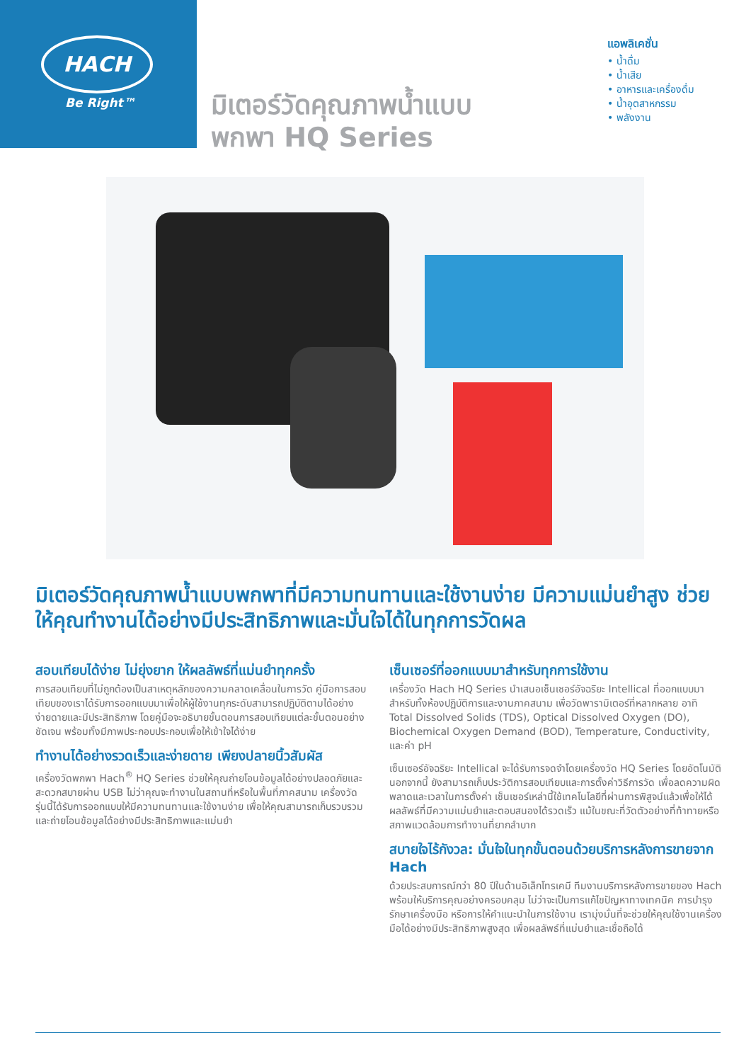HACH
Be Right™
มิเตอร์วัดคุณภาพน้ำแบบ
พกพา HQ Series
แอพลิเคชั่น
• น้ำดื่ม
• น้ำเสีย
• อาหารและเครื่องดื่ม
• น้ำอุตสาหกรรม
• พลังงาน
มิเตอร์วัดคุณภาพน้ำแบบพกพาที่มีความทนทานและใช้งานง่าย มีความแม่นยำสูง ช่วยให้คุณทำงานได้อย่างมีประสิทธิภาพและมั่นใจได้ในทุกการวัดผล
สอบเทียบได้ง่าย ไม่ยุ่งยาก ให้ผลลัพธ์ที่แม่นยำทุกครั้ง
การสอบเทียบที่ไม่ถูกต้องเป็นสาเหตุหลักของความคลาดเคลื่อนในการวัด คู่มือการสอบเทียบของเราได้รับการออกแบบมาเพื่อให้ผู้ใช้งานทุกระดับสามารถปฏิบัติตามได้อย่างง่ายดายและมีประสิทธิภาพ โดยคู่มือจะอธิบายขั้นตอนการสอบเทียบแต่ละขั้นตอนอย่างชัดเจน พร้อมทั้งมีภาพประกอบประกอบเพื่อให้เข้าใจได้ง่าย
ทำงานได้อย่างรวดเร็วและง่ายดาย เพียงปลายนิ้วสัมผัส
เครื่องวัดพกพา Hach<sup>®</sup> HQ Series ช่วยให้คุณถ่ายโอนข้อมูลได้อย่างปลอดภัยและสะดวกสบายผ่าน USB ไม่ว่าคุณจะทำงานในสถานที่หรือในพื้นที่ภาคสนาม เครื่องวัดรุ่นนี้ได้รับการออกแบบให้มีความทนทานและใช้งานง่าย เพื่อให้คุณสามารถเก็บรวบรวมและถ่ายโอนข้อมูลได้อย่างมีประสิทธิภาพและแม่นยำ
เซ็นเซอร์ที่ออกแบบมาสำหรับทุกการใช้งาน
เครื่องวัด Hach HQ Series นำเสนอเซ็นเซอร์อัจฉริยะ Intellical ที่ออกแบบมาสำหรับทั้งห้องปฏิบัติการและงานภาคสนาม เพื่อวัดพารามิเตอร์ที่หลากหลาย อาทิ Total Dissolved Solids (TDS), Optical Dissolved Oxygen (DO), Biochemical Oxygen Demand (BOD), Temperature, Conductivity, และค่า pH
เซ็นเซอร์อัจฉริยะ Intellical จะได้รับการจดจำโดยเครื่องวัด HQ Series โดยอัตโนมัติ นอกจากนี้ ยังสามารถเก็บประวัติการสอบเทียบและการตั้งค่าวิธีการวัด เพื่อลดความผิดพลาดและเวลาในการตั้งค่า เซ็นเซอร์เหล่านี้ใช้เทคโนโลยีที่ผ่านการพิสูจน์แล้วเพื่อให้ได้ผลลัพธ์ที่มีความแม่นยำและตอบสนองได้รวดเร็ว แม้ในขณะที่วัดตัวอย่างที่ท้าทายหรือสภาพแวดล้อมการทำงานที่ยากลำบาก
สบายใจไร้กังวล: มั่นใจในทุกขั้นตอนด้วยบริการหลังการขายจาก Hach
ด้วยประสบการณ์กว่า 80 ปีในด้านอิเล็กโทรเคมี ทีมงานบริการหลังการขายของ Hach พร้อมให้บริการคุณอย่างครอบคลุม ไม่ว่าจะเป็นการแก้ไขปัญหาทางเทคนิค การบำรุงรักษาเครื่องมือ หรือการให้คำแนะนำในการใช้งาน เรามุ่งมั่นที่จะช่วยให้คุณใช้งานเครื่องมือได้อย่างมีประสิทธิภาพสูงสุด เพื่อผลลัพธ์ที่แม่นยำและเชื่อถือได้